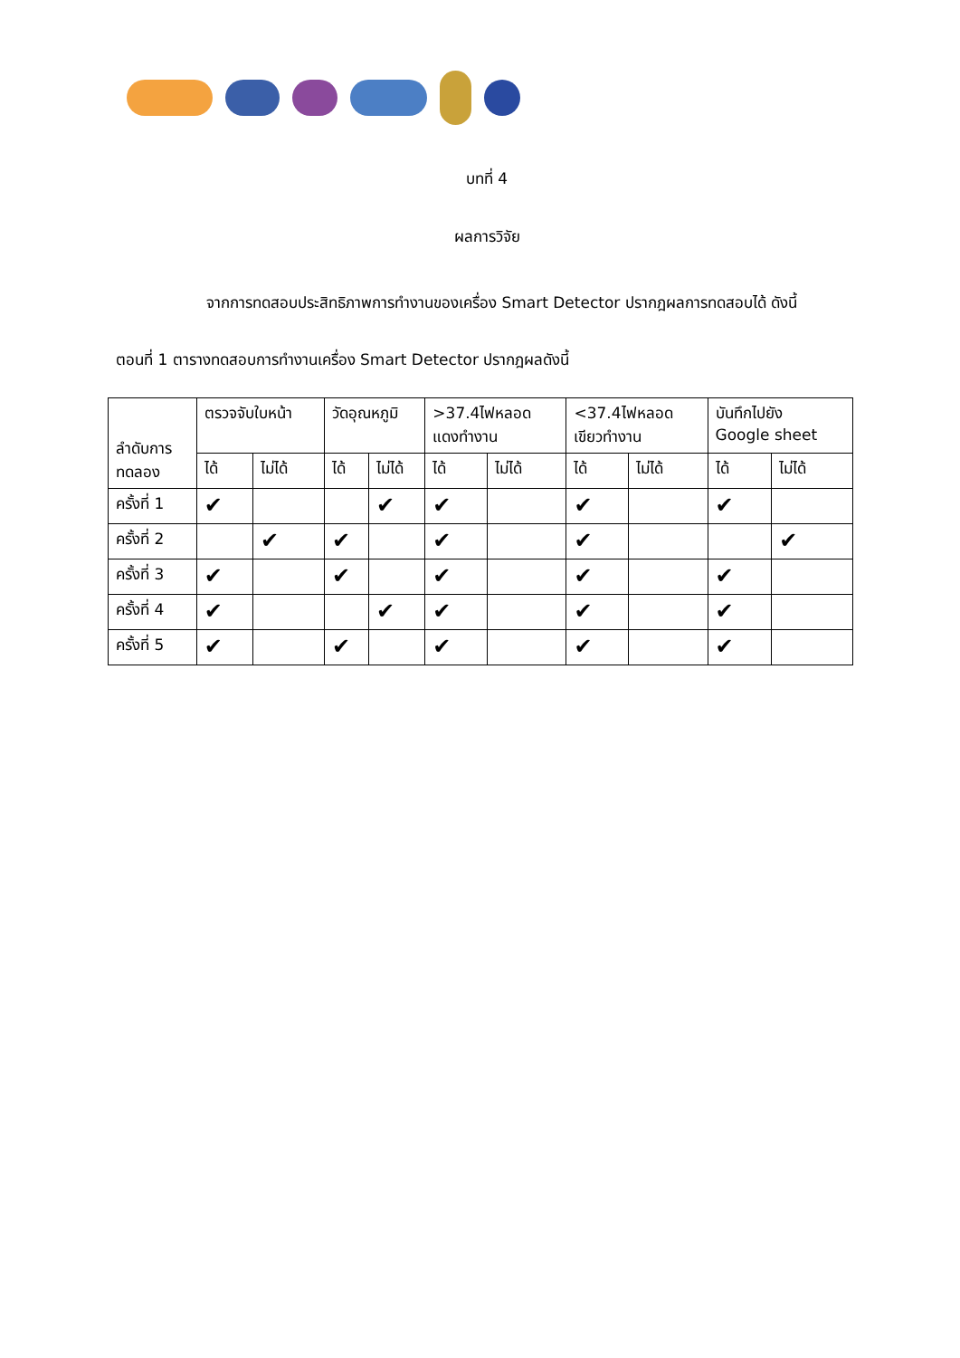บทที่ 4
ผลการวิจัย
จากการทดสอบประสิทธิภาพการทำงานของเครื่อง Smart Detector ปรากฎผลการทดสอบได้ ดังนี้
ตอนที่ 1 ตารางทดสอบการทำงานเครื่อง Smart Detector ปรากฎผลดังนี้
| ลำดับการ ทดลอง | ตรวจจับใบหน้า | | วัดอุณหภูมิ | | >37.4ไฟหลอด แดงทำงาน | | <37.4ไฟหลอด เขียวทำงาน | | บันทึกไปยัง Google sheet | |
| --- | --- | --- | --- | --- | --- | --- | --- | --- | --- | --- |
| | ได้ | ไม่ได้ | ได้ | ไม่ได้ | ได้ | ไม่ได้ | ได้ | ไม่ได้ | ได้ | ไม่ได้ |
| ครั้งที่ 1 | ✔ | | | ✔ | ✔ | | ✔ | | ✔ | |
| ครั้งที่ 2 | | ✔ | ✔ | | ✔ | | ✔ | | | ✔ |
| ครั้งที่ 3 | ✔ | | ✔ | | ✔ | | ✔ | | ✔ | |
| ครั้งที่ 4 | ✔ | | | ✔ | ✔ | | ✔ | | ✔ | |
| ครั้งที่ 5 | ✔ | | ✔ | | ✔ | | ✔ | | ✔ | |